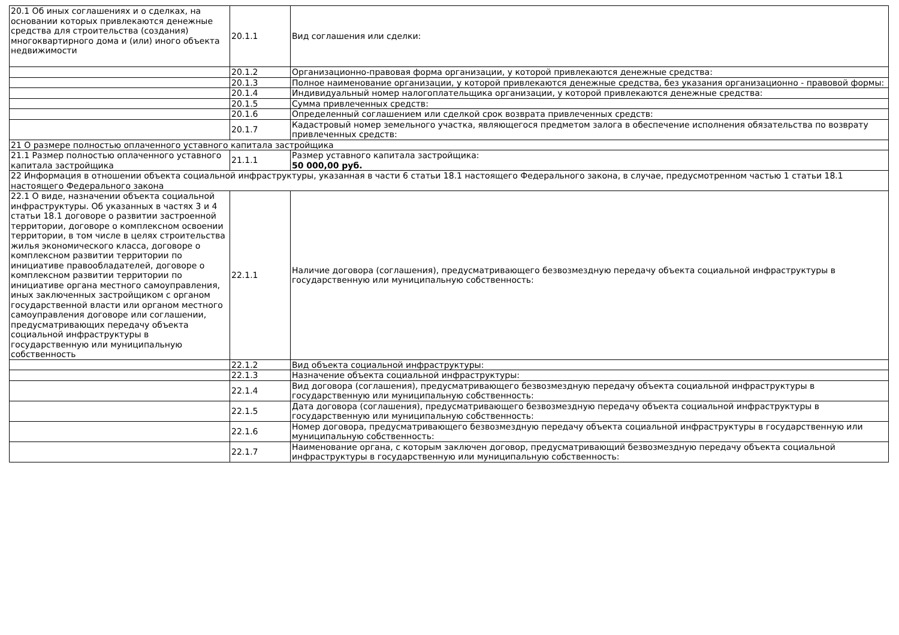| 20.1 Об иных соглашениях и о сделках, на основании которых привлекаются денежные средства для строительства (создания) многоквартирного дома и (или) иного объекта недвижимости | 20.1.1 | Вид соглашения или сделки: |
| | 20.1.2 | Организационно-правовая форма организации, у которой привлекаются денежные средства: |
| | 20.1.3 | Полное наименование организации, у которой привлекаются денежные средства, без указания организационно - правовой формы: |
| | 20.1.4 | Индивидуальный номер налогоплательщика организации, у которой привлекаются денежные средства: |
| | 20.1.5 | Сумма привлеченных средств: |
| | 20.1.6 | Определенный соглашением или сделкой срок возврата привлеченных средств: |
| | 20.1.7 | Кадастровый номер земельного участка, являющегося предметом залога в обеспечение исполнения обязательства по возврату привлеченных средств: |
| 21 О размере полностью оплаченного уставного капитала застройщика | | |
| 21.1 Размер полностью оплаченного уставного капитала застройщика | 21.1.1 | Размер уставного капитала застройщика: 50 000,00 руб. |
| 22 Информация в отношении объекта социальной инфраструктуры, указанная в части 6 статьи 18.1 настоящего Федерального закона, в случае, предусмотренном частью 1 статьи 18.1 настоящего Федерального закона | | |
| 22.1 О виде, назначении объекта социальной инфраструктуры. Об указанных в частях 3 и 4 статьи 18.1 договоре о развитии застроенной территории, договоре о комплексном освоении территории, в том числе в целях строительства жилья экономического класса, договоре о комплексном развитии территории по инициативе правообладателей, договоре о комплексном развитии территории по инициативе органа местного самоуправления, иных заключенных застройщиком с органом государственной власти или органом местного самоуправления договоре или соглашении, предусматривающих передачу объекта социальной инфраструктуры в государственную или муниципальную собственность | 22.1.1 | Наличие договора (соглашения), предусматривающего безвозмездную передачу объекта социальной инфраструктуры в государственную или муниципальную собственность: |
| | 22.1.2 | Вид объекта социальной инфраструктуры: |
| | 22.1.3 | Назначение объекта социальной инфраструктуры: |
| | 22.1.4 | Вид договора (соглашения), предусматривающего безвозмездную передачу объекта социальной инфраструктуры в государственную или муниципальную собственность: |
| | 22.1.5 | Дата договора (соглашения), предусматривающего безвозмездную передачу объекта социальной инфраструктуры в государственную или муниципальную собственность: |
| | 22.1.6 | Номер договора, предусматривающего безвозмездную передачу объекта социальной инфраструктуры в государственную или муниципальную собственность: |
| | 22.1.7 | Наименование органа, с которым заключен договор, предусматривающий безвозмездную передачу объекта социальной инфраструктуры в государственную или муниципальную собственность: |